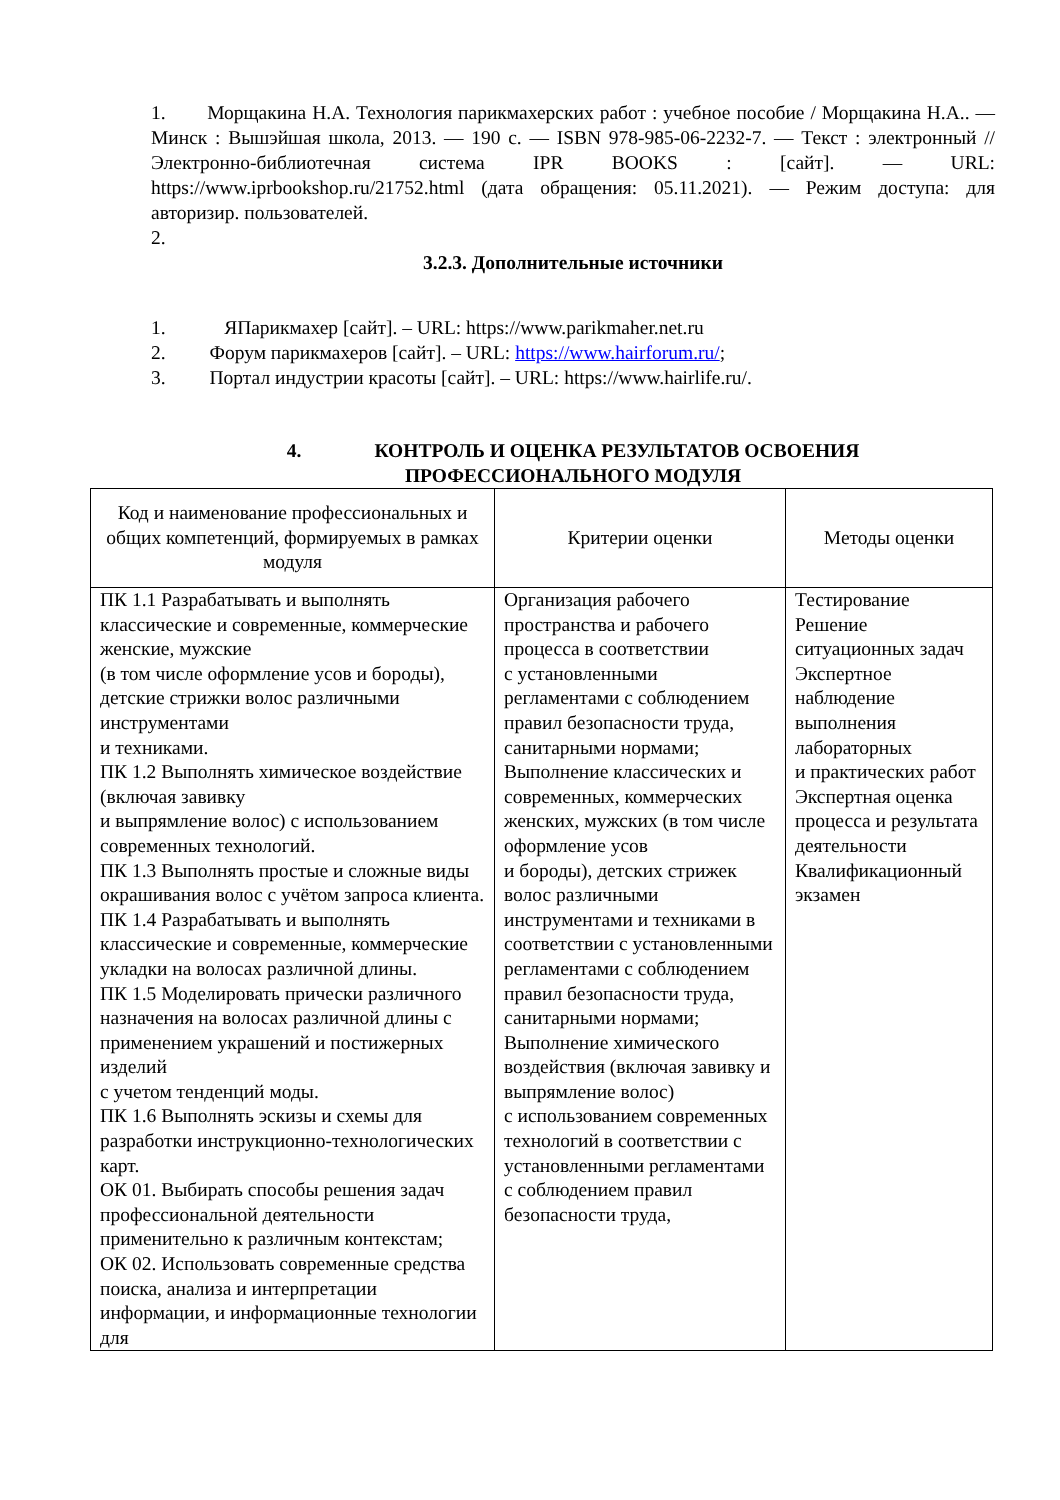1. Морщакина Н.А. Технология парикмахерских работ : учебное пособие / Морщакина Н.А.. — Минск : Вышэйшая школа, 2013. — 190 c. — ISBN 978-985-06-2232-7. — Текст : электронный // Электронно-библиотечная система IPR BOOKS : [сайт]. — URL: https://www.iprbookshop.ru/21752.html (дата обращения: 05.11.2021). — Режим доступа: для авторизир. пользователей.
2.
3.2.3. Дополнительные источники
1. ЯПарикмахер [сайт]. – URL: https://www.parikmaher.net.ru
2. Форум парикмахеров [сайт]. – URL: https://www.hairforum.ru/;
3. Портал индустрии красоты [сайт]. – URL: https://www.hairlife.ru/.
4. КОНТРОЛЬ И ОЦЕНКА РЕЗУЛЬТАТОВ ОСВОЕНИЯ
ПРОФЕССИОНАЛЬНОГО МОДУЛЯ
| Код и наименование профессиональных и общих компетенций, формируемых в рамках модуля | Критерии оценки | Методы оценки |
| ПК 1.1 Разрабатывать и выполнять классические и современные, коммерческие женские, мужские (в том числе оформление усов и бороды), детские стрижки волос различными инструментами и техниками. ПК 1.2 Выполнять химическое воздействие (включая завивку и выпрямление волос) с использованием современных технологий. ПК 1.3 Выполнять простые и сложные виды окрашивания волос с учётом запроса клиента. ПК 1.4 Разрабатывать и выполнять классические и современные, коммерческие укладки на волосах различной длины. ПК 1.5 Моделировать прически различного назначения на волосах различной длины с применением украшений и постижерных изделий с учетом тенденций моды. ПК 1.6 Выполнять эскизы и схемы для разработки инструкционно-технологических карт. ОК 01. Выбирать способы решения задач профессиональной деятельности применительно к различным контекстам; ОК 02. Использовать современные средства поиска, анализа и интерпретации информации, и информационные технологии для | Организация рабочего пространства и рабочего процесса в соответствии с установленными регламентами с соблюдением правил безопасности труда, санитарными нормами; Выполнение классических и современных, коммерческих женских, мужских (в том числе оформление усов и бороды), детских стрижек волос различными инструментами и техниками в соответствии с установленными регламентами с соблюдением правил безопасности труда, санитарными нормами; Выполнение химического воздействия (включая завивку и выпрямление волос) с использованием современных технологий в соответствии с установленными регламентами с соблюдением правил безопасности труда, | Тестирование Решение ситуационных задач Экспертное наблюдение выполнения лабораторных и практических работ Экспертная оценка процесса и результата деятельности Квалификационный экзамен |